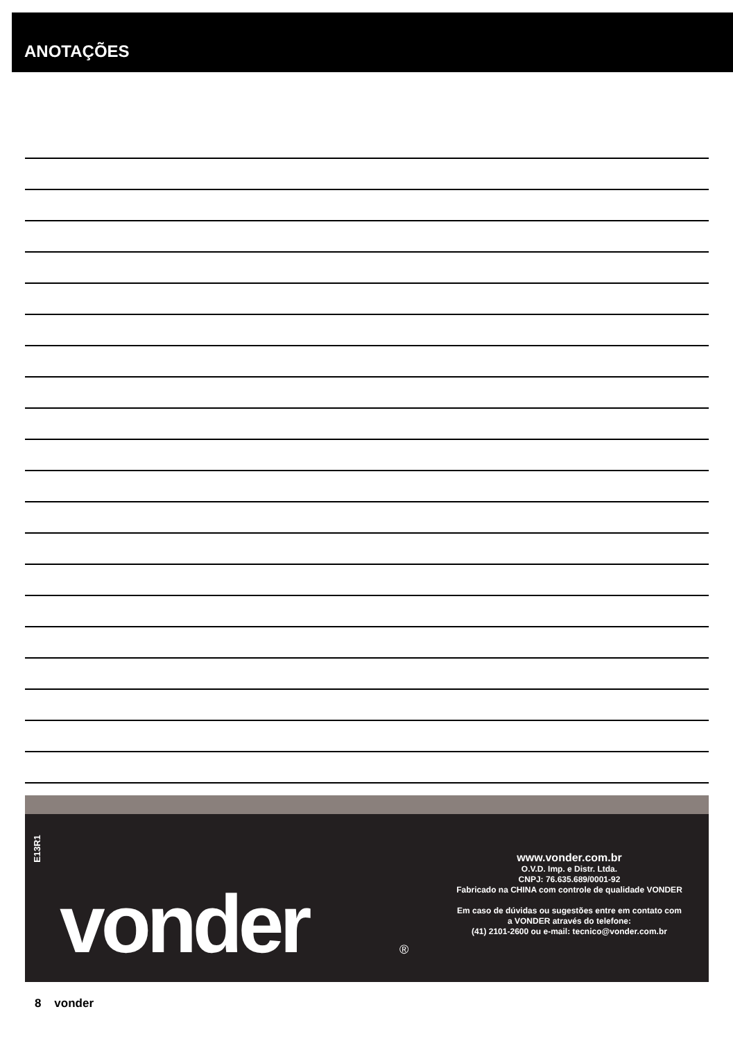ANOTAÇÕES
E13R1
vonder ®
www.vonder.com.br
O.V.D. Imp. e Distr. Ltda.
CNPJ: 76.635.689/0001-92
Fabricado na CHINA com controle de qualidade VONDER
Em caso de dúvidas ou sugestões entre em contato com
a VONDER através do telefone:
(41) 2101-2600 ou e-mail: tecnico@vonder.com.br
8 vonder